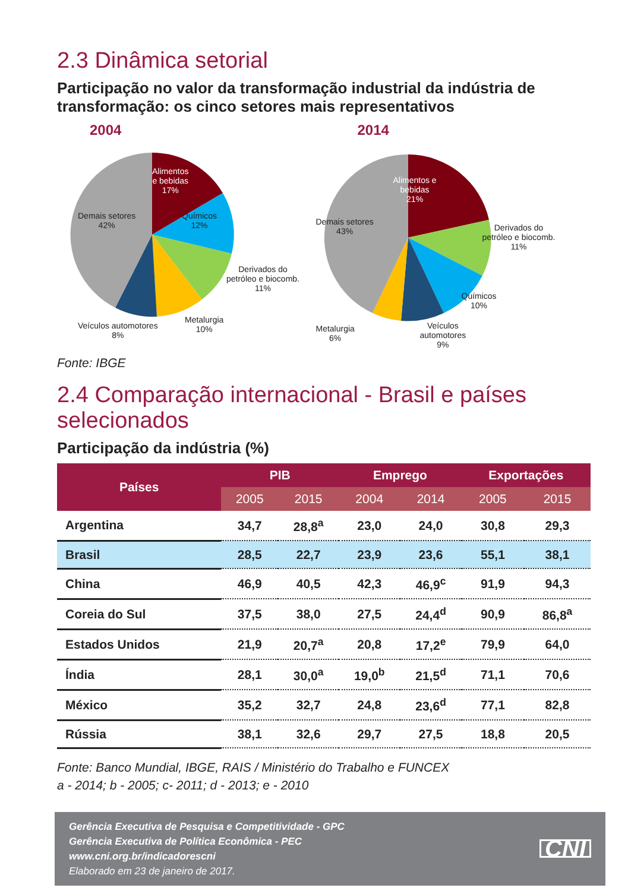2.3 Dinâmica setorial
Participação no valor da transformação industrial da indústria de transformação: os cinco setores mais representativos
2004
Alimentos
e bebidas
17%
Químicos
12%
Demais setores
42%
Derivados do
petróleo e biocomb.
11%
Metalurgia
10%
Veículos automotores
8%
2014
Alimentos e
bebidas
21%
Demais setores
43%
Derivados do
petróleo e biocomb.
11%
Químicos
10%
Metalurgia
6%
Veículos
automotores
9%
Fonte: IBGE
2.4 Comparação internacional - Brasil e países selecionados
Participação da indústria (%)
| Países | PIB | | Emprego | | Exportações | |
| --- | --- | --- | --- | --- | --- | --- |
| | 2005 | 2015 | 2004 | 2014 | 2005 | 2015 |
| Argentina | 34,7 | 28,8<sup>a</sup> | 23,0 | 24,0 | 30,8 | 29,3 |
| Brasil | 28,5 | 22,7 | 23,9 | 23,6 | 55,1 | 38,1 |
| China | 46,9 | 40,5 | 42,3 | 46,9<sup>c</sup> | 91,9 | 94,3 |
| Coreia do Sul | 37,5 | 38,0 | 27,5 | 24,4<sup>d</sup> | 90,9 | 86,8<sup>a</sup> |
| Estados Unidos | 21,9 | 20,7<sup>a</sup> | 20,8 | 17,2<sup>e</sup> | 79,9 | 64,0 |
| Índia | 28,1 | 30,0<sup>a</sup> | 19,0<sup>b</sup> | 21,5<sup>d</sup> | 71,1 | 70,6 |
| México | 35,2 | 32,7 | 24,8 | 23,6<sup>d</sup> | 77,1 | 82,8 |
| Rússia | 38,1 | 32,6 | 29,7 | 27,5 | 18,8 | 20,5 |
Fonte: Banco Mundial, IBGE, RAIS / Ministério do Trabalho e FUNCEX
a - 2014; b - 2005; c- 2011; d - 2013; e - 2010
Gerência Executiva de Pesquisa e Competitividade - GPC
Gerência Executiva de Política Econômica - PEC
www.cni.org.br/indicadorescni
Elaborado em 23 de janeiro de 2017.
CNI